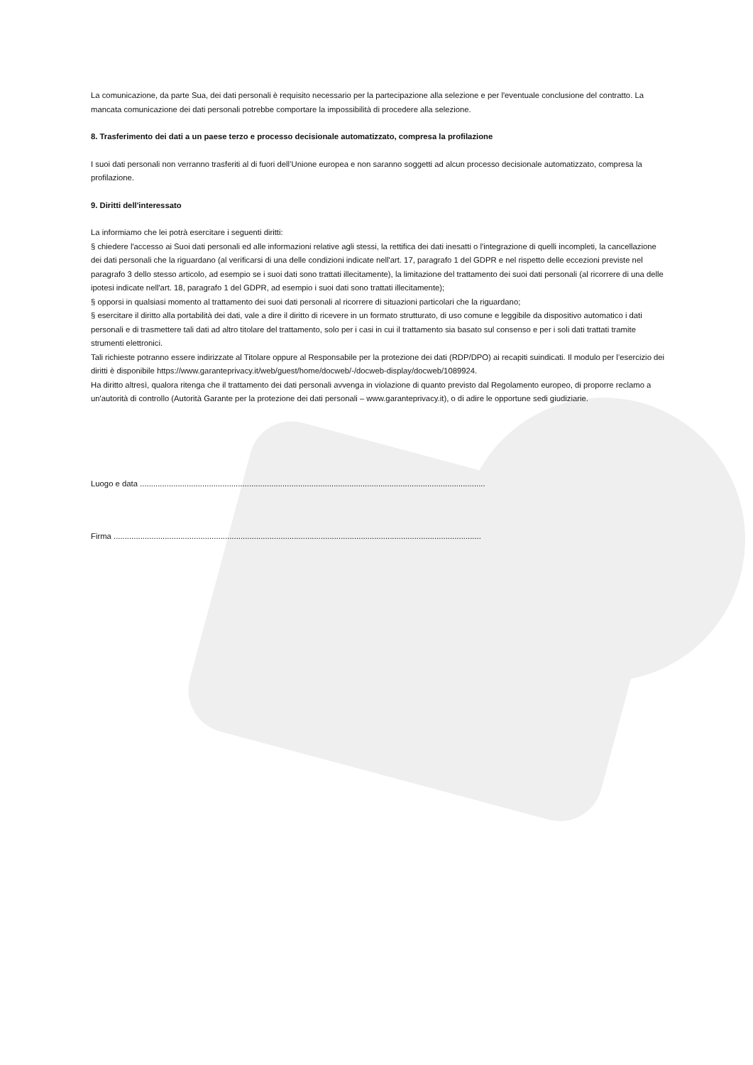La comunicazione, da parte Sua, dei dati personali è requisito necessario per la partecipazione alla selezione e per l'eventuale conclusione del contratto. La mancata comunicazione dei dati personali potrebbe comportare la impossibilità di procedere alla selezione.
8. Trasferimento dei dati a un paese terzo e processo decisionale automatizzato, compresa la profilazione
I suoi dati personali non verranno trasferiti al di fuori dell’Unione europea e non saranno soggetti ad alcun processo decisionale automatizzato, compresa la profilazione.
9. Diritti dell'interessato
La informiamo che lei potrà esercitare i seguenti diritti:
§ chiedere l'accesso ai Suoi dati personali ed alle informazioni relative agli stessi, la rettifica dei dati inesatti o l'integrazione di quelli incompleti, la cancellazione dei dati personali che la riguardano (al verificarsi di una delle condizioni indicate nell'art. 17, paragrafo 1 del GDPR e nel rispetto delle eccezioni previste nel paragrafo 3 dello stesso articolo, ad esempio se i suoi dati sono trattati illecitamente), la limitazione del trattamento dei suoi dati personali (al ricorrere di una delle ipotesi indicate nell'art. 18, paragrafo 1 del GDPR, ad esempio i suoi dati sono trattati illecitamente);
§ opporsi in qualsiasi momento al trattamento dei suoi dati personali al ricorrere di situazioni particolari che la riguardano;
§ esercitare il diritto alla portabilità dei dati, vale a dire il diritto di ricevere in un formato strutturato, di uso comune e leggibile da dispositivo automatico i dati personali e di trasmettere tali dati ad altro titolare del trattamento, solo per i casi in cui il trattamento sia basato sul consenso e per i soli dati trattati tramite strumenti elettronici.
Tali richieste potranno essere indirizzate al Titolare oppure al Responsabile per la protezione dei dati (RDP/DPO) ai recapiti suindicati. Il modulo per l’esercizio dei diritti è disponibile https://www.garanteprivacy.it/web/guest/home/docweb/-/docweb-display/docweb/1089924.
Ha diritto altresì, qualora ritenga che il trattamento dei dati personali avvenga in violazione di quanto previsto dal Regolamento europeo, di proporre reclamo a un'autorità di controllo (Autorità Garante per la protezione dei dati personali – www.garanteprivacy.it), o di adire le opportune sedi giudiziarie.
Luogo e data ...........................................................................................................................................................
Firma .....................................................................................................................................................................